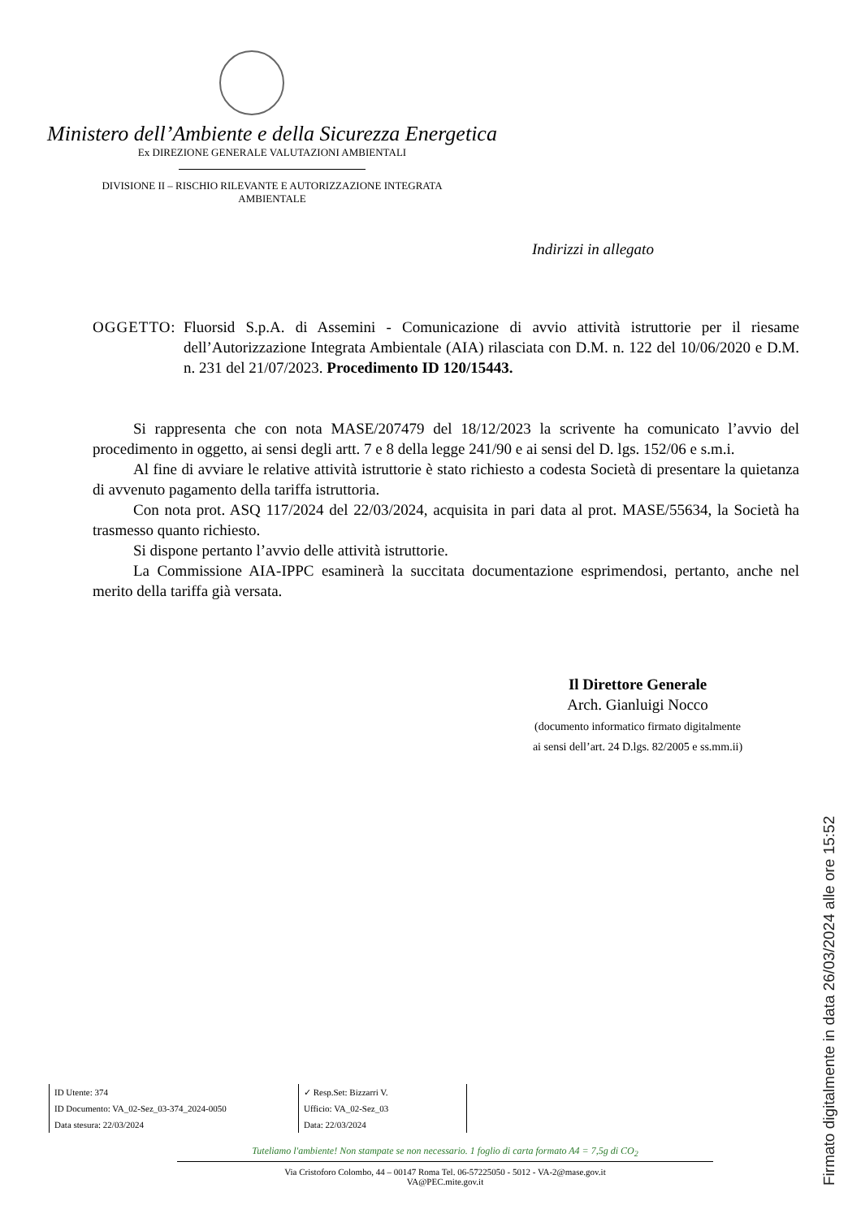Ministero dell’Ambiente e della Sicurezza Energetica
Ex DIREZIONE GENERALE VALUTAZIONI AMBIENTALI
DIVISIONE II – RISCHIO RILEVANTE E AUTORIZZAZIONE INTEGRATA
AMBIENTALE
Indirizzi in allegato
OGGETTO: Fluorsid S.p.A. di Assemini - Comunicazione di avvio attività istruttorie per il riesame dell’Autorizzazione Integrata Ambientale (AIA) rilasciata con D.M. n. 122 del 10/06/2020 e D.M. n. 231 del 21/07/2023. Procedimento ID 120/15443.
Si rappresenta che con nota MASE/207479 del 18/12/2023 la scrivente ha comunicato l’avvio del procedimento in oggetto, ai sensi degli artt. 7 e 8 della legge 241/90 e ai sensi del D. lgs. 152/06 e s.m.i.
Al fine di avviare le relative attività istruttorie è stato richiesto a codesta Società di presentare la quietanza di avvenuto pagamento della tariffa istruttoria.
Con nota prot. ASQ 117/2024 del 22/03/2024, acquisita in pari data al prot. MASE/55634, la Società ha trasmesso quanto richiesto.
Si dispone pertanto l’avvio delle attività istruttorie.
La Commissione AIA-IPPC esaminerà la succitata documentazione esprimendosi, pertanto, anche nel merito della tariffa già versata.
Il Direttore Generale
Arch. Gianluigi Nocco
(documento informatico firmato digitalmente
ai sensi dell’art. 24 D.lgs. 82/2005 e ss.mm.ii)
ID Utente: 374
ID Documento: VA_02-Sez_03-374_2024-0050
Data stesura: 22/03/2024
✓ Resp.Set: Bizzarri V.
Ufficio: VA_02-Sez_03
Data: 22/03/2024
Tuteliamo l'ambiente! Non stampate se non necessario. 1 foglio di carta formato A4 = 7,5g di CO<sub>2</sub>
Via Cristoforo Colombo, 44 – 00147 Roma Tel. 06-57225050 - 5012 - VA-2@mase.gov.it
VA@PEC.mite.gov.it
Firmato digitalmente in data 26/03/2024 alle ore 15:52